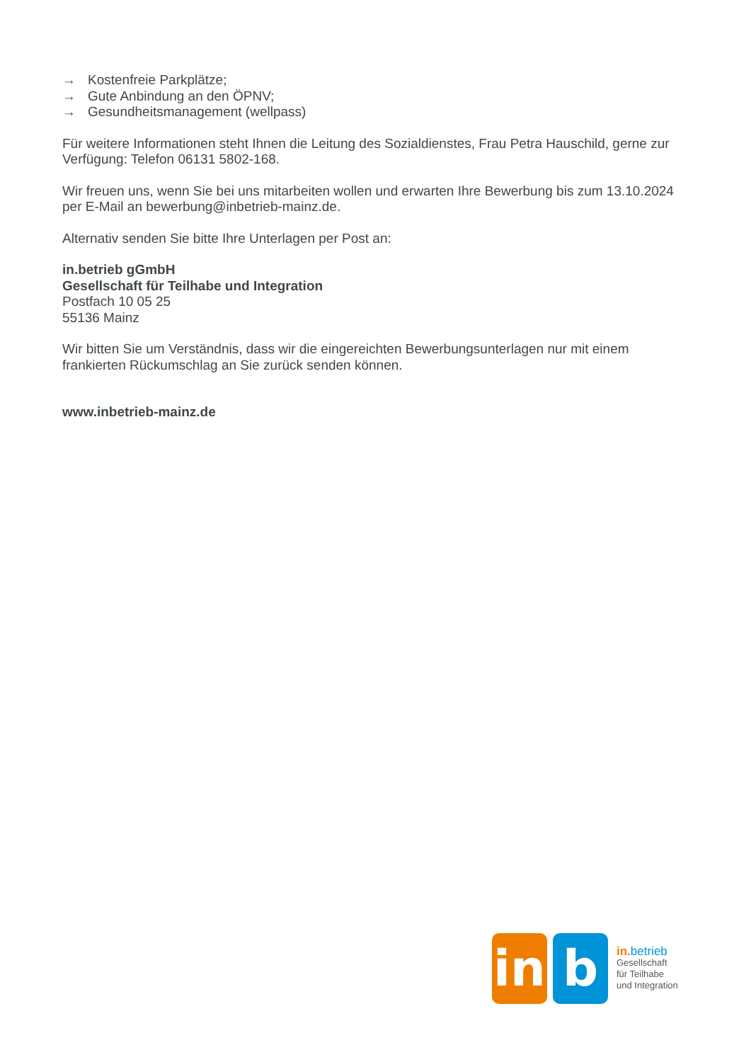→ Kostenfreie Parkplätze;
→ Gute Anbindung an den ÖPNV;
→ Gesundheitsmanagement (wellpass)
Für weitere Informationen steht Ihnen die Leitung des Sozialdienstes, Frau Petra Hauschild, gerne zur Verfügung: Telefon 06131 5802-168.
Wir freuen uns, wenn Sie bei uns mitarbeiten wollen und erwarten Ihre Bewerbung bis zum 13.10.2024 per E-Mail an bewerbung@inbetrieb-mainz.de.
Alternativ senden Sie bitte Ihre Unterlagen per Post an:
in.betrieb gGmbH
Gesellschaft für Teilhabe und Integration
Postfach 10 05 25
55136 Mainz
Wir bitten Sie um Verständnis, dass wir die eingereichten Bewerbungsunterlagen nur mit einem frankierten Rückumschlag an Sie zurück senden können.
www.inbetrieb-mainz.de
in
b
in. betrieb
Gesellschaft
für Teilhabe
und Integration